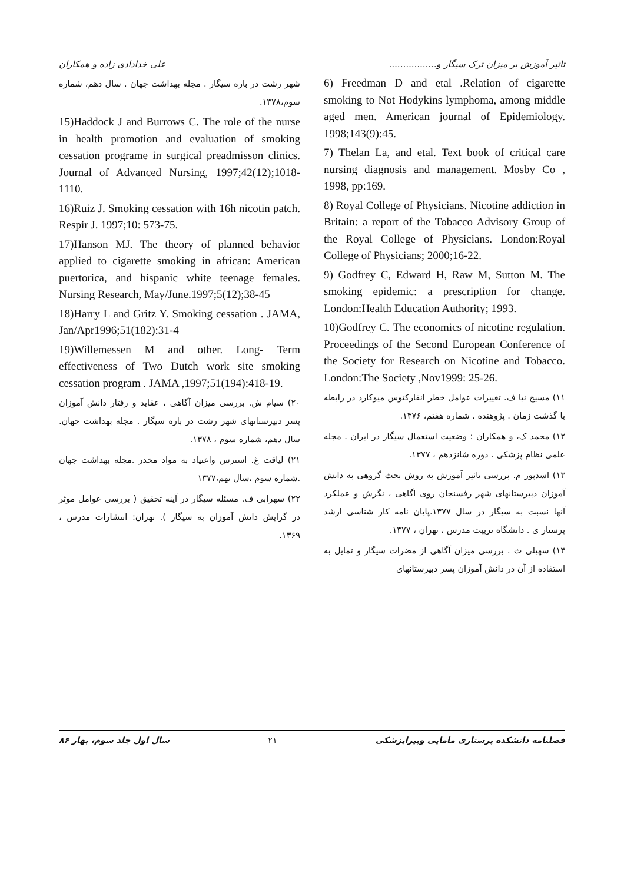تاثیر آموزش بر میزان ترک سیگار و................. علی خدادادی زاده و همکاران
6) Freedman D and etal .Relation of cigarette smoking to Not Hodykins lymphoma, among middle aged men. American journal of Epidemiology. 1998;143(9):45.
7) Thelan La, and etal. Text book of critical care nursing diagnosis and management. Mosby Co , 1998, pp:169.
8) Royal College of Physicians. Nicotine addiction in Britain: a report of the Tobacco Advisory Group of the Royal College of Physicians. London:Royal College of Physicians; 2000;16-22.
9) Godfrey C, Edward H, Raw M, Sutton M. The smoking epidemic: a prescription for change. London:Health Education Authority; 1993.
10)Godfrey C. The economics of nicotine regulation. Proceedings of the Second European Conference of the Society for Research on Nicotine and Tobacco. London:The Society ,Nov1999: 25-26.
۱۱) مسیح نیا ف. تغییرات عوامل خطر انفارکتوس میوکارد در رابطه با گذشت زمان . پژوهنده . شماره هفتم، ۱۳۷۶.
۱۲) محمد ک، و همکاران : وضعیت استعمال سیگار در ایران . مجله علمی نظام پزشکی . دوره شانزدهم ، ۱۳۷۷.
۱۳) اسدپور م. بررسی تاثیر آموزش به روش بحث گروهی به دانش آموزان دبیرستانهای شهر رفسنجان روی آگاهی ، نگرش و عملکرد آنها نسبت به سیگار در سال ۱۳۷۷.پایان نامه کار شناسی ارشد پرستار ی . دانشگاه تربیت مدرس ، تهران ، ۱۳۷۷.
۱۴) سهیلی ث . بررسی میزان آگاهی از مضرات سیگار و تمایل به استفاده از آن در دانش آموزان پسر دبیرستانهای
شهر رشت در باره سیگار . مجله بهداشت جهان . سال دهم، شماره سوم،۱۳۷۸.
15)Haddock J and Burrows C. The role of the nurse in health promotion and evaluation of smoking cessation programe in surgical preadmisson clinics. Journal of Advanced Nursing, 1997;42(12);1018-1110.
16)Ruiz J. Smoking cessation with 16h nicotin patch. Respir J. 1997;10: 573-75.
17)Hanson MJ. The theory of planned behavior applied to cigarette smoking in african: American puertorica, and hispanic white teenage females. Nursing Research, May/June.1997;5(12);38-45
18)Harry L and Gritz Y. Smoking cessation . JAMA, Jan/Apr1996;51(182):31-4
19)Willemessen M and other. Long- Term effectiveness of Two Dutch work site smoking cessation program . JAMA ,1997;51(194):418-19.
۲۰) سیام ش. بررسی میزان آگاهی ، عقاید و رفتار دانش آموزان پسر دبیرستانهای شهر رشت در باره سیگار . مجله بهداشت جهان. سال دهم، شماره سوم ، ۱۳۷۸.
۲۱) لیاقت غ. استرس واعتیاد به مواد مخدر .مجله بهداشت جهان .شماره سوم ،سال نهم،۱۳۷۷
۲۲) سهرابی ف. مسئله سیگار در آینه تحقیق ( بررسی عوامل موثر در گرایش دانش آموزان به سیگار ). تهران: انتشارات مدرس ، ۱۳۶۹.
فصلنامه دانشکده پرستاری مامایی وپیراپزشکی ۲۱ سال اول جلد سوم، بهار ۸۶